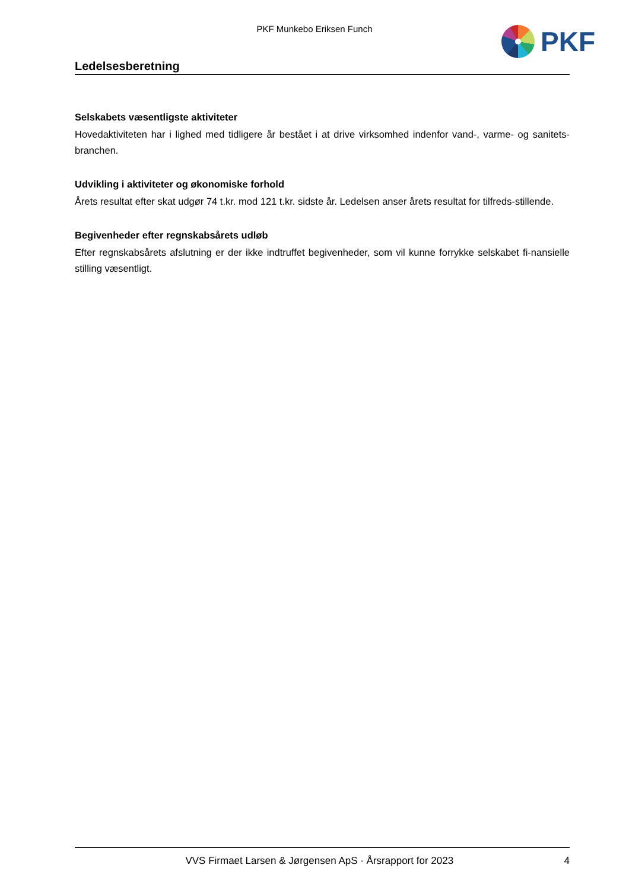PKF Munkebo Eriksen Funch PKF
Ledelsesberetning
Selskabets væsentligste aktiviteter
Hovedaktiviteten har i lighed med tidligere år bestået i at drive virksomhed indenfor vand-, varme- og sanitets-branchen.
Udvikling i aktiviteter og økonomiske forhold
Årets resultat efter skat udgør 74 t.kr. mod 121 t.kr. sidste år. Ledelsen anser årets resultat for tilfreds-stillende.
Begivenheder efter regnskabsårets udløb
Efter regnskabsårets afslutning er der ikke indtruffet begivenheder, som vil kunne forrykke selskabet fi-nansielle stilling væsentligt.
VVS Firmaet Larsen & Jørgensen ApS · Årsrapport for 2023 4